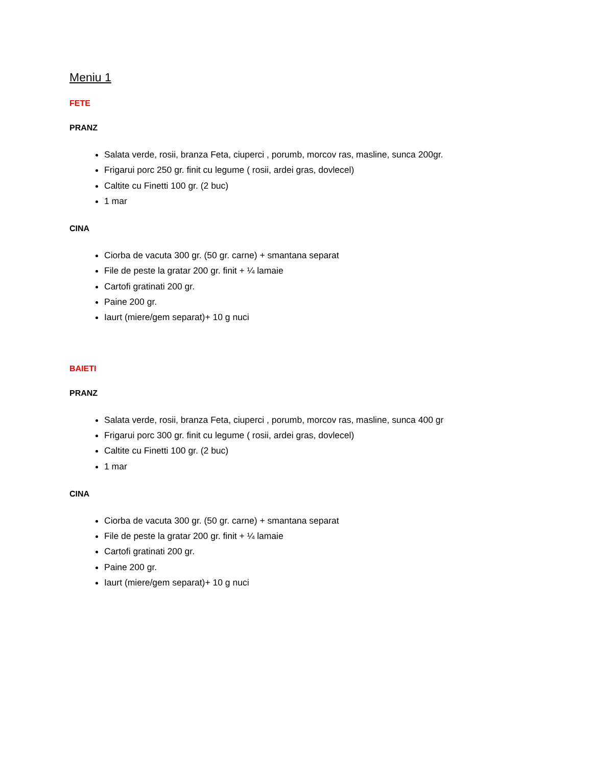Meniu 1
FETE
PRANZ
Salata verde, rosii, branza Feta, ciuperci , porumb, morcov ras, masline, sunca 200gr.
Frigarui porc 250 gr. finit cu legume ( rosii, ardei gras, dovlecel)
Caltite cu Finetti 100 gr. (2 buc)
1 mar
CINA
Ciorba de vacuta 300 gr. (50 gr. carne) + smantana separat
File de peste la gratar 200 gr. finit + ¼ lamaie
Cartofi gratinati 200 gr.
Paine 200 gr.
Iaurt (miere/gem separat)+ 10 g nuci
BAIETI
PRANZ
Salata verde, rosii, branza Feta, ciuperci , porumb, morcov ras, masline, sunca 400 gr
Frigarui porc 300 gr. finit cu legume ( rosii, ardei gras, dovlecel)
Caltite cu Finetti 100 gr. (2 buc)
1 mar
CINA
Ciorba de vacuta 300 gr. (50 gr. carne) + smantana separat
File de peste la gratar 200 gr. finit + ¼ lamaie
Cartofi gratinati 200 gr.
Paine 200 gr.
Iaurt (miere/gem separat)+ 10 g nuci